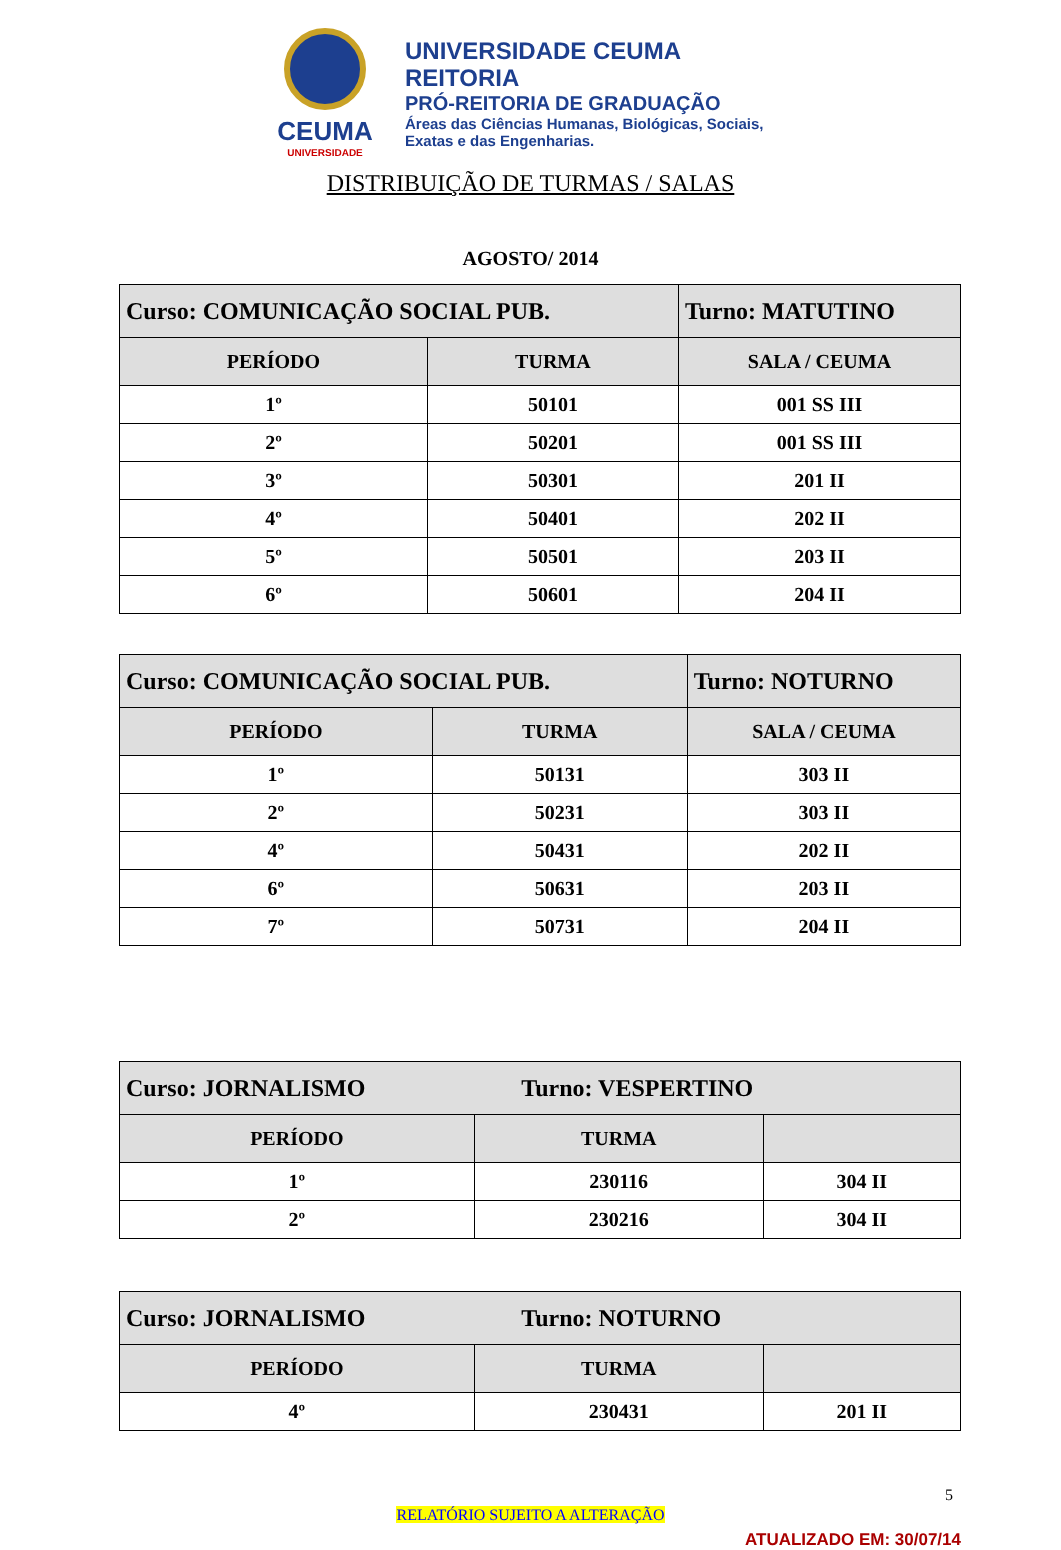CEUMA
UNIVERSIDADE
UNIVERSIDADE CEUMA
REITORIA
PRÓ-REITORIA DE GRADUAÇÃO
Áreas das Ciências Humanas, Biológicas, Sociais,
Exatas e das Engenharias.
DISTRIBUIÇÃO DE TURMAS / SALAS
AGOSTO/ 2014
| Curso: COMUNICAÇÃO SOCIAL PUB. | | Turno: MATUTINO |
| --- | --- | --- |
| PERÍODO | TURMA | SALA / CEUMA |
| 1º | 50101 | 001 SS III |
| 2º | 50201 | 001 SS III |
| 3º | 50301 | 201 II |
| 4º | 50401 | 202 II |
| 5º | 50501 | 203 II |
| 6º | 50601 | 204 II |
| Curso: COMUNICAÇÃO SOCIAL PUB. | | Turno: NOTURNO |
| --- | --- | --- |
| PERÍODO | TURMA | SALA / CEUMA |
| 1º | 50131 | 303 II |
| 2º | 50231 | 303 II |
| 4º | 50431 | 202 II |
| 6º | 50631 | 203 II |
| 7º | 50731 | 204 II |
| Curso: JORNALISMO Turno: VESPERTINO | | |
| --- | --- | --- |
| PERÍODO | TURMA | |
| 1º | 230116 | 304 II |
| 2º | 230216 | 304 II |
| Curso: JORNALISMO Turno: NOTURNO | | |
| --- | --- | --- |
| PERÍODO | TURMA | |
| 4º | 230431 | 201 II |
5
RELATÓRIO SUJEITO A ALTERAÇÃO
ATUALIZADO EM: 30/07/14